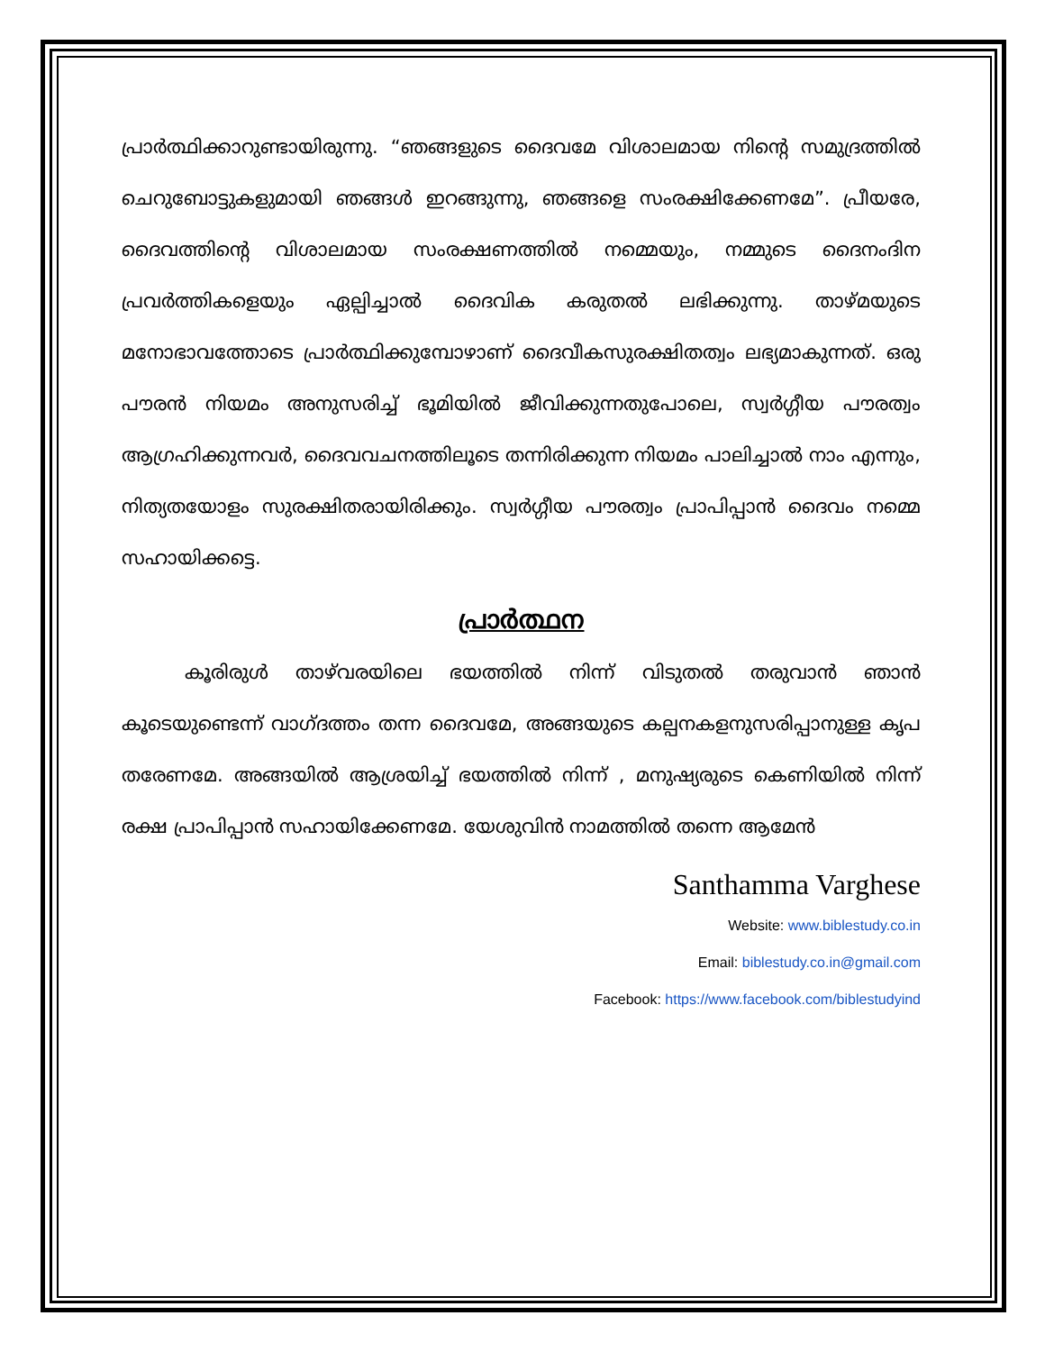പ്രാർത്ഥിക്കാറുണ്ടായിരുന്നു. “ഞങ്ങളുടെ ദൈവമേ വിശാലമായ നിന്റെ സമുദ്രത്തിൽ ചെറുബോട്ടുകളുമായി ഞങ്ങൾ ഇറങ്ങുന്നു, ഞങ്ങളെ സംരക്ഷിക്കേണമേ”. പ്രീയരേ, ദൈവത്തിന്റെ വിശാലമായ സംരക്ഷണത്തിൽ നമ്മെയും, നമ്മുടെ ദൈനംദിന പ്രവർത്തികളെയും ഏല്പിച്ചാൽ ദൈവിക കരുതൽ ലഭിക്കുന്നു. താഴ്മയുടെ മനോഭാവത്തോടെ പ്രാർത്ഥിക്കുമ്പോഴാണ് ദൈവീകസുരക്ഷിതത്വം ലഭ്യമാകുന്നത്. ഒരു പൗരൻ നിയമം അനുസരിച്ച് ഭൂമിയിൽ ജീവിക്കുന്നതുപോലെ, സ്വർഗ്ഗീയ പൗരത്വം ആഗ്രഹിക്കുന്നവർ, ദൈവവചനത്തിലൂടെ തന്നിരിക്കുന്ന നിയമം പാലിച്ചാൽ നാം എന്നും, നിത്യതയോളം സുരക്ഷിതരായിരിക്കും. സ്വർഗ്ഗീയ പൗരത്വം പ്രാപിപ്പാൻ ദൈവം നമ്മെ സഹായിക്കട്ടെ.
പ്രാർത്ഥന
കൂരിരുൾ താഴ്‌വരയിലെ ഭയത്തിൽ നിന്ന് വിടുതൽ തരുവാൻ ഞാൻ കൂടെയുണ്ടെന്ന് വാഗ്ദത്തം തന്ന ദൈവമേ, അങ്ങയുടെ കല്പനകളനുസരിപ്പാനുള്ള കൃപ തരേണമേ. അങ്ങയിൽ ആശ്രയിച്ച് ഭയത്തിൽ നിന്ന് , മനുഷ്യരുടെ കെണിയിൽ നിന്ന് രക്ഷ പ്രാപിപ്പാൻ സഹായിക്കേണമേ. യേശുവിൻ നാമത്തിൽ തന്നെ ആമേൻ
Santhamma Varghese
Website: www.biblestudy.co.in
Email: biblestudy.co.in@gmail.com
Facebook: https://www.facebook.com/biblestudyind